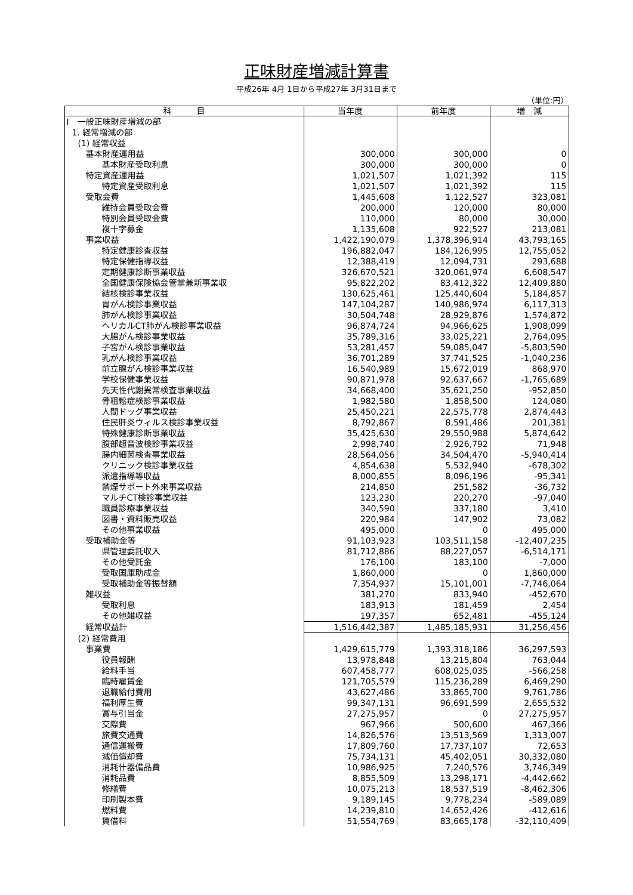正味財産増減計算書
平成26年 4月 1日から平成27年 3月31日まで
（単位:円）
| 科 目 | 当年度 | 前年度 | 増 減 |
| --- | --- | --- | --- |
| Ⅰ 一般正味財産増減の部 | | | |
| 1. 経常増減の部 | | | |
| (1) 経常収益 | | | |
| 基本財産運用益 | 300,000 | 300,000 | 0 |
| 基本財産受取利息 | 300,000 | 300,000 | 0 |
| 特定資産運用益 | 1,021,507 | 1,021,392 | 115 |
| 特定資産受取利息 | 1,021,507 | 1,021,392 | 115 |
| 受取会費 | 1,445,608 | 1,122,527 | 323,081 |
| 維持会員受取会費 | 200,000 | 120,000 | 80,000 |
| 特別会員受取会費 | 110,000 | 80,000 | 30,000 |
| 複十字募金 | 1,135,608 | 922,527 | 213,081 |
| 事業収益 | 1,422,190,079 | 1,378,396,914 | 43,793,165 |
| 特定健康診査収益 | 196,882,047 | 184,126,995 | 12,755,052 |
| 特定保健指導収益 | 12,388,419 | 12,094,731 | 293,688 |
| 定期健康診断事業収益 | 326,670,521 | 320,061,974 | 6,608,547 |
| 全国健康保険協会管掌兼新事業収 | 95,822,202 | 83,412,322 | 12,409,880 |
| 結核検診事業収益 | 130,625,461 | 125,440,604 | 5,184,857 |
| 胃がん検診事業収益 | 147,104,287 | 140,986,974 | 6,117,313 |
| 肺がん検診事業収益 | 30,504,748 | 28,929,876 | 1,574,872 |
| ヘリカルCT肺がん検診事業収益 | 96,874,724 | 94,966,625 | 1,908,099 |
| 大腸がん検診事業収益 | 35,789,316 | 33,025,221 | 2,764,095 |
| 子宮がん検診事業収益 | 53,281,457 | 59,085,047 | -5,803,590 |
| 乳がん検診事業収益 | 36,701,289 | 37,741,525 | -1,040,236 |
| 前立腺がん検診事業収益 | 16,540,989 | 15,672,019 | 868,970 |
| 学校保健事業収益 | 90,871,978 | 92,637,667 | -1,765,689 |
| 先天性代謝異常検査事業収益 | 34,668,400 | 35,621,250 | -952,850 |
| 骨粗鬆症検診事業収益 | 1,982,580 | 1,858,500 | 124,080 |
| 人間ドッグ事業収益 | 25,450,221 | 22,575,778 | 2,874,443 |
| 住民肝炎ウィルス検診事業収益 | 8,792,867 | 8,591,486 | 201,381 |
| 特殊健康診断事業収益 | 35,425,630 | 29,550,988 | 5,874,642 |
| 腹部超音波検診事業収益 | 2,998,740 | 2,926,792 | 71,948 |
| 腸内細菌検査事業収益 | 28,564,056 | 34,504,470 | -5,940,414 |
| クリニック検診事業収益 | 4,854,638 | 5,532,940 | -678,302 |
| 派遣指導等収益 | 8,000,855 | 8,096,196 | -95,341 |
| 禁煙サポート外来事業収益 | 214,850 | 251,582 | -36,732 |
| マルチCT検診事業収益 | 123,230 | 220,270 | -97,040 |
| 職員診療事業収益 | 340,590 | 337,180 | 3,410 |
| 図書・資料販売収益 | 220,984 | 147,902 | 73,082 |
| その他事業収益 | 495,000 | 0 | 495,000 |
| 受取補助金等 | 91,103,923 | 103,511,158 | -12,407,235 |
| 県管理委託収入 | 81,712,886 | 88,227,057 | -6,514,171 |
| その他受託金 | 176,100 | 183,100 | -7,000 |
| 受取国庫助成金 | 1,860,000 | 0 | 1,860,000 |
| 受取補助金等振替額 | 7,354,937 | 15,101,001 | -7,746,064 |
| 雑収益 | 381,270 | 833,940 | -452,670 |
| 受取利息 | 183,913 | 181,459 | 2,454 |
| その他雑収益 | 197,357 | 652,481 | -455,124 |
| 経常収益計 | 1,516,442,387 | 1,485,185,931 | 31,256,456 |
| (2) 経常費用 | | | |
| 事業費 | 1,429,615,779 | 1,393,318,186 | 36,297,593 |
| 役員報酬 | 13,978,848 | 13,215,804 | 763,044 |
| 給料手当 | 607,458,777 | 608,025,035 | -566,258 |
| 臨時雇賃金 | 121,705,579 | 115,236,289 | 6,469,290 |
| 退職給付費用 | 43,627,486 | 33,865,700 | 9,761,786 |
| 福利厚生費 | 99,347,131 | 96,691,599 | 2,655,532 |
| 賞与引当金 | 27,275,957 | 0 | 27,275,957 |
| 交際費 | 967,966 | 500,600 | 467,366 |
| 旅費交通費 | 14,826,576 | 13,513,569 | 1,313,007 |
| 通信運搬費 | 17,809,760 | 17,737,107 | 72,653 |
| 減価償却費 | 75,734,131 | 45,402,051 | 30,332,080 |
| 消耗什器備品費 | 10,986,925 | 7,240,576 | 3,746,349 |
| 消耗品費 | 8,855,509 | 13,298,171 | -4,442,662 |
| 修繕費 | 10,075,213 | 18,537,519 | -8,462,306 |
| 印刷製本費 | 9,189,145 | 9,778,234 | -589,089 |
| 燃料費 | 14,239,810 | 14,652,426 | -412,616 |
| 賃借料 | 51,554,769 | 83,665,178 | -32,110,409 |